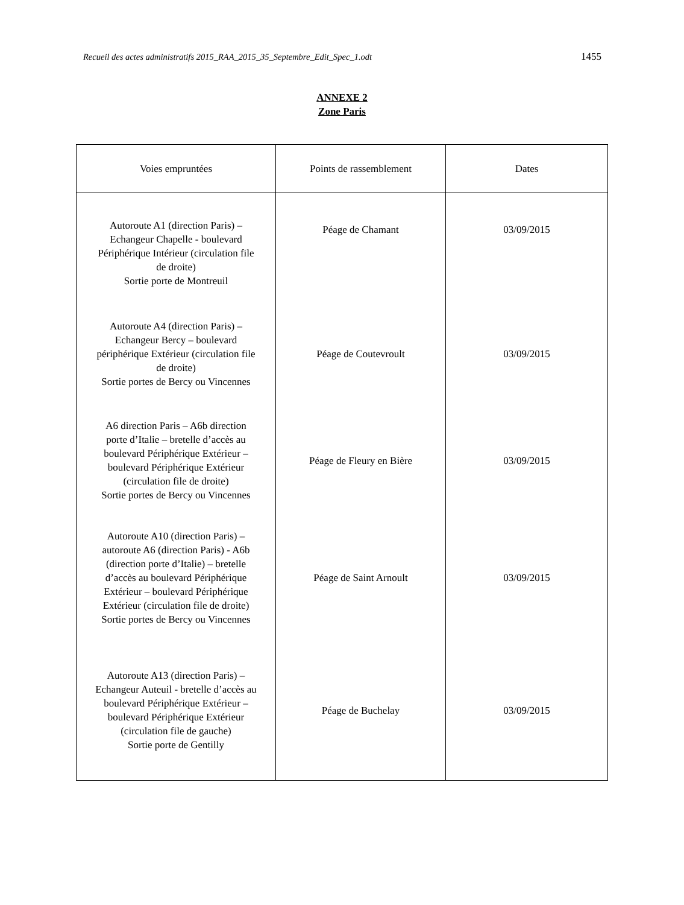Recueil des actes administratifs 2015_RAA_2015_35_Septembre_Edit_Spec_1.odt 1455
ANNEXE 2
Zone Paris
| Voies empruntées | Points de rassemblement | Dates |
| --- | --- | --- |
| Autoroute A1 (direction Paris) – Echangeur Chapelle - boulevard Périphérique Intérieur (circulation file de droite) Sortie porte de Montreuil | Péage de Chamant | 03/09/2015 |
| Autoroute A4 (direction Paris) – Echangeur Bercy – boulevard périphérique Extérieur (circulation file de droite) Sortie portes de Bercy ou Vincennes | Péage de Coutevroult | 03/09/2015 |
| A6 direction Paris – A6b direction porte d’Italie – bretelle d’accès au boulevard Périphérique Extérieur – boulevard Périphérique Extérieur (circulation file de droite) Sortie portes de Bercy ou Vincennes | Péage de Fleury en Bière | 03/09/2015 |
| Autoroute A10 (direction Paris) – autoroute A6 (direction Paris) - A6b (direction porte d’Italie) – bretelle d’accès au boulevard Périphérique Extérieur – boulevard Périphérique Extérieur (circulation file de droite) Sortie portes de Bercy ou Vincennes | Péage de Saint Arnoult | 03/09/2015 |
| Autoroute A13 (direction Paris) – Echangeur Auteuil - bretelle d’accès au boulevard Périphérique Extérieur – boulevard Périphérique Extérieur (circulation file de gauche) Sortie porte de Gentilly | Péage de Buchelay | 03/09/2015 |